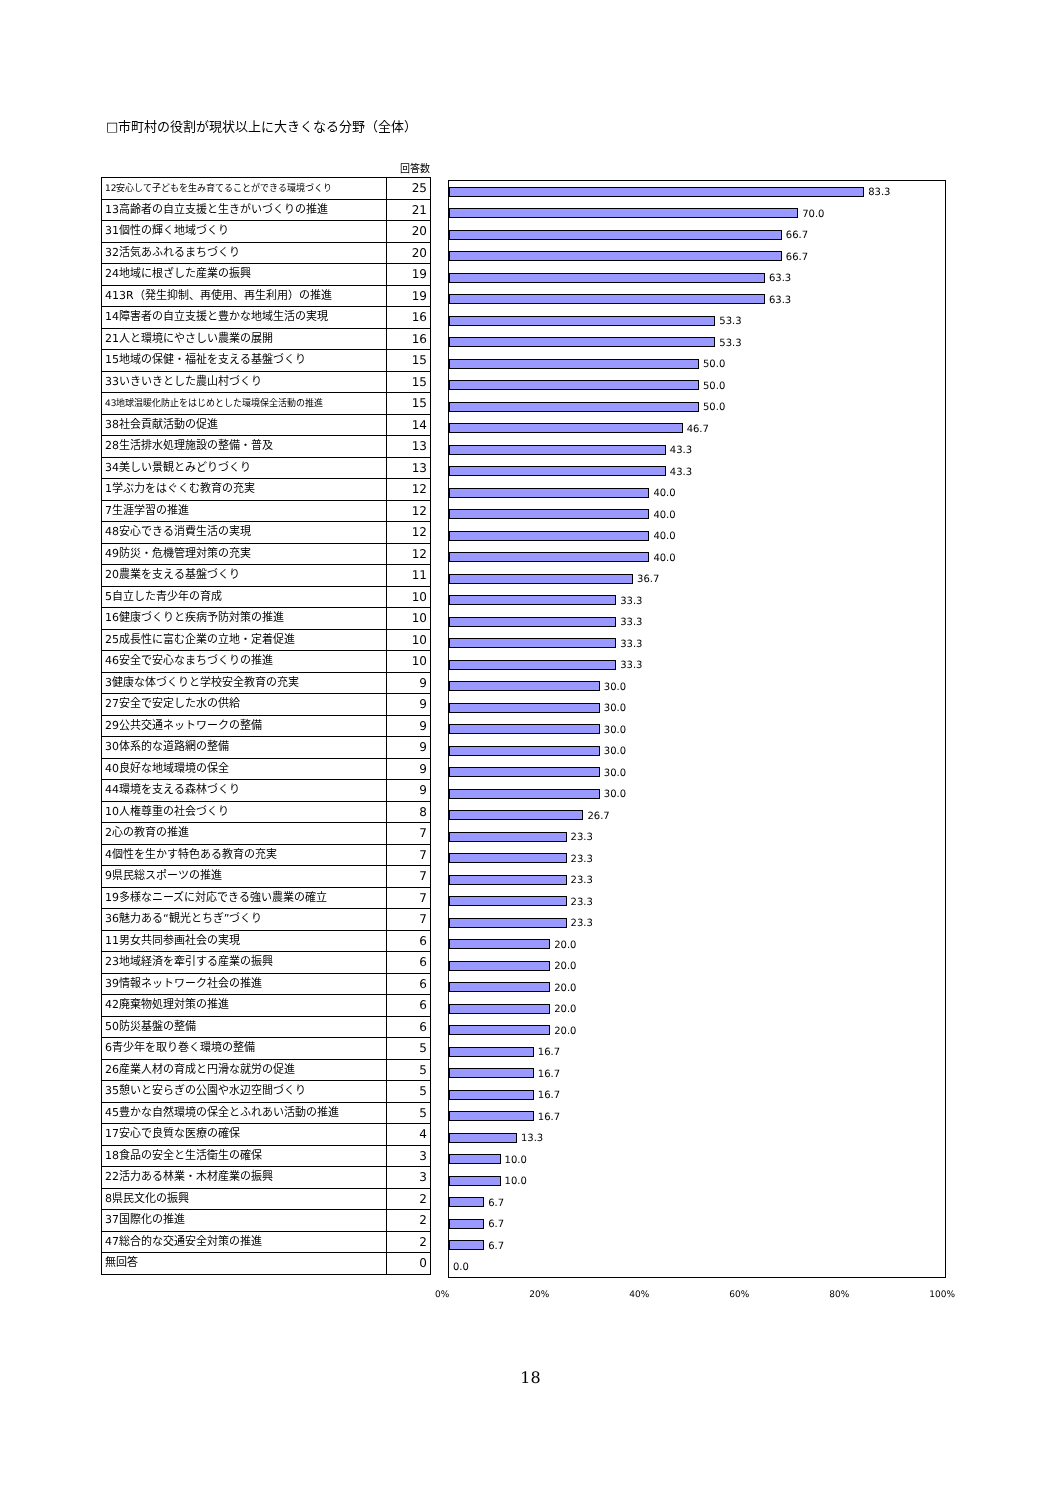□市町村の役割が現状以上に大きくなる分野（全体）
回答数
| 12安心して子どもを生み育てることができる環境づくり | 25 |
| 13高齢者の自立支援と生きがいづくりの推進 | 21 |
| 31個性の輝く地域づくり | 20 |
| 32活気あふれるまちづくり | 20 |
| 24地域に根ざした産業の振興 | 19 |
| 413R（発生抑制、再使用、再生利用）の推進 | 19 |
| 14障害者の自立支援と豊かな地域生活の実現 | 16 |
| 21人と環境にやさしい農業の展開 | 16 |
| 15地域の保健・福祉を支える基盤づくり | 15 |
| 33いきいきとした農山村づくり | 15 |
| 43地球温暖化防止をはじめとした環境保全活動の推進 | 15 |
| 38社会貢献活動の促進 | 14 |
| 28生活排水処理施設の整備・普及 | 13 |
| 34美しい景観とみどりづくり | 13 |
| 1学ぶ力をはぐくむ教育の充実 | 12 |
| 7生涯学習の推進 | 12 |
| 48安心できる消費生活の実現 | 12 |
| 49防災・危機管理対策の充実 | 12 |
| 20農業を支える基盤づくり | 11 |
| 5自立した青少年の育成 | 10 |
| 16健康づくりと疾病予防対策の推進 | 10 |
| 25成長性に富む企業の立地・定着促進 | 10 |
| 46安全で安心なまちづくりの推進 | 10 |
| 3健康な体づくりと学校安全教育の充実 | 9 |
| 27安全で安定した水の供給 | 9 |
| 29公共交通ネットワークの整備 | 9 |
| 30体系的な道路網の整備 | 9 |
| 40良好な地域環境の保全 | 9 |
| 44環境を支える森林づくり | 9 |
| 10人権尊重の社会づくり | 8 |
| 2心の教育の推進 | 7 |
| 4個性を生かす特色ある教育の充実 | 7 |
| 9県民総スポーツの推進 | 7 |
| 19多様なニーズに対応できる強い農業の確立 | 7 |
| 36魅力ある“観光とちぎ”づくり | 7 |
| 11男女共同参画社会の実現 | 6 |
| 23地域経済を牽引する産業の振興 | 6 |
| 39情報ネットワーク社会の推進 | 6 |
| 42廃棄物処理対策の推進 | 6 |
| 50防災基盤の整備 | 6 |
| 6青少年を取り巻く環境の整備 | 5 |
| 26産業人材の育成と円滑な就労の促進 | 5 |
| 35憩いと安らぎの公園や水辺空間づくり | 5 |
| 45豊かな自然環境の保全とふれあい活動の推進 | 5 |
| 17安心で良質な医療の確保 | 4 |
| 18食品の安全と生活衛生の確保 | 3 |
| 22活力ある林業・木材産業の振興 | 3 |
| 8県民文化の振興 | 2 |
| 37国際化の推進 | 2 |
| 47総合的な交通安全対策の推進 | 2 |
| 無回答 | 0 |
83.3
70.0
66.7
66.7
63.3
63.3
53.3
53.3
50.0
50.0
50.0
46.7
43.3
43.3
40.0
40.0
40.0
40.0
36.7
33.3
33.3
33.3
33.3
30.0
30.0
30.0
30.0
30.0
30.0
26.7
23.3
23.3
23.3
23.3
23.3
20.0
20.0
20.0
20.0
20.0
16.7
16.7
16.7
16.7
13.3
10.0
10.0
6.7
6.7
6.7
0.0
0% 20% 40% 60% 80% 100%
18